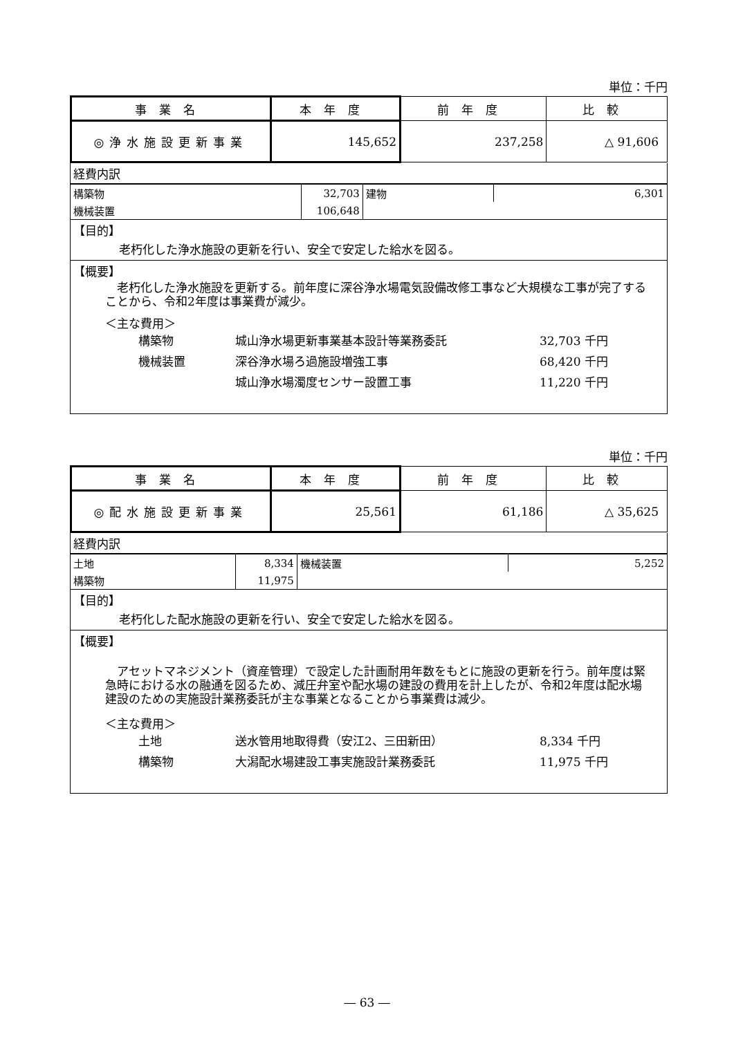単位：千円
| 事業名 | 本年度 | 前年度 | 比較 |
| --- | --- | --- | --- |
| ◎浄水施設更新事業 | 145,652 | 237,258 | △ 91,606 |
経費内訳
| 構築物 | 32,703 | 建物 | 6,301 |
| 機械装置 | 106,648 | | |
【目的】
老朽化した浄水施設の更新を行い、安全で安定した給水を図る。
【概要】
　老朽化した浄水施設を更新する。前年度に深谷浄水場電気設備改修工事など大規模な工事が完了することから、令和2年度は事業費が減少。
＜主な費用＞
構築物 城山浄水場更新事業基本設計等業務委託 32,703 千円 機械装置 深谷浄水場ろ過施設増強工事 68,420 千円 城山浄水場濁度センサー設置工事 11,220 千円
単位：千円
| 事業名 | 本年度 | 前年度 | 比較 |
| --- | --- | --- | --- |
| ◎配水施設更新事業 | 25,561 | 61,186 | △ 35,625 |
経費内訳
| 土地 | 8,334 | 機械装置 | 5,252 |
| 構築物 | 11,975 | | |
【目的】
老朽化した配水施設の更新を行い、安全で安定した給水を図る。
【概要】
　アセットマネジメント（資産管理）で設定した計画耐用年数をもとに施設の更新を行う。前年度は緊急時における水の融通を図るため、減圧弁室や配水場の建設の費用を計上したが、令和2年度は配水場建設のための実施設計業務委託が主な事業となることから事業費は減少。
＜主な費用＞
土地 送水管用地取得費（安江2、三田新田） 8,334 千円 構築物 大潟配水場建設工事実施設計業務委託 11,975 千円
― 63 ―